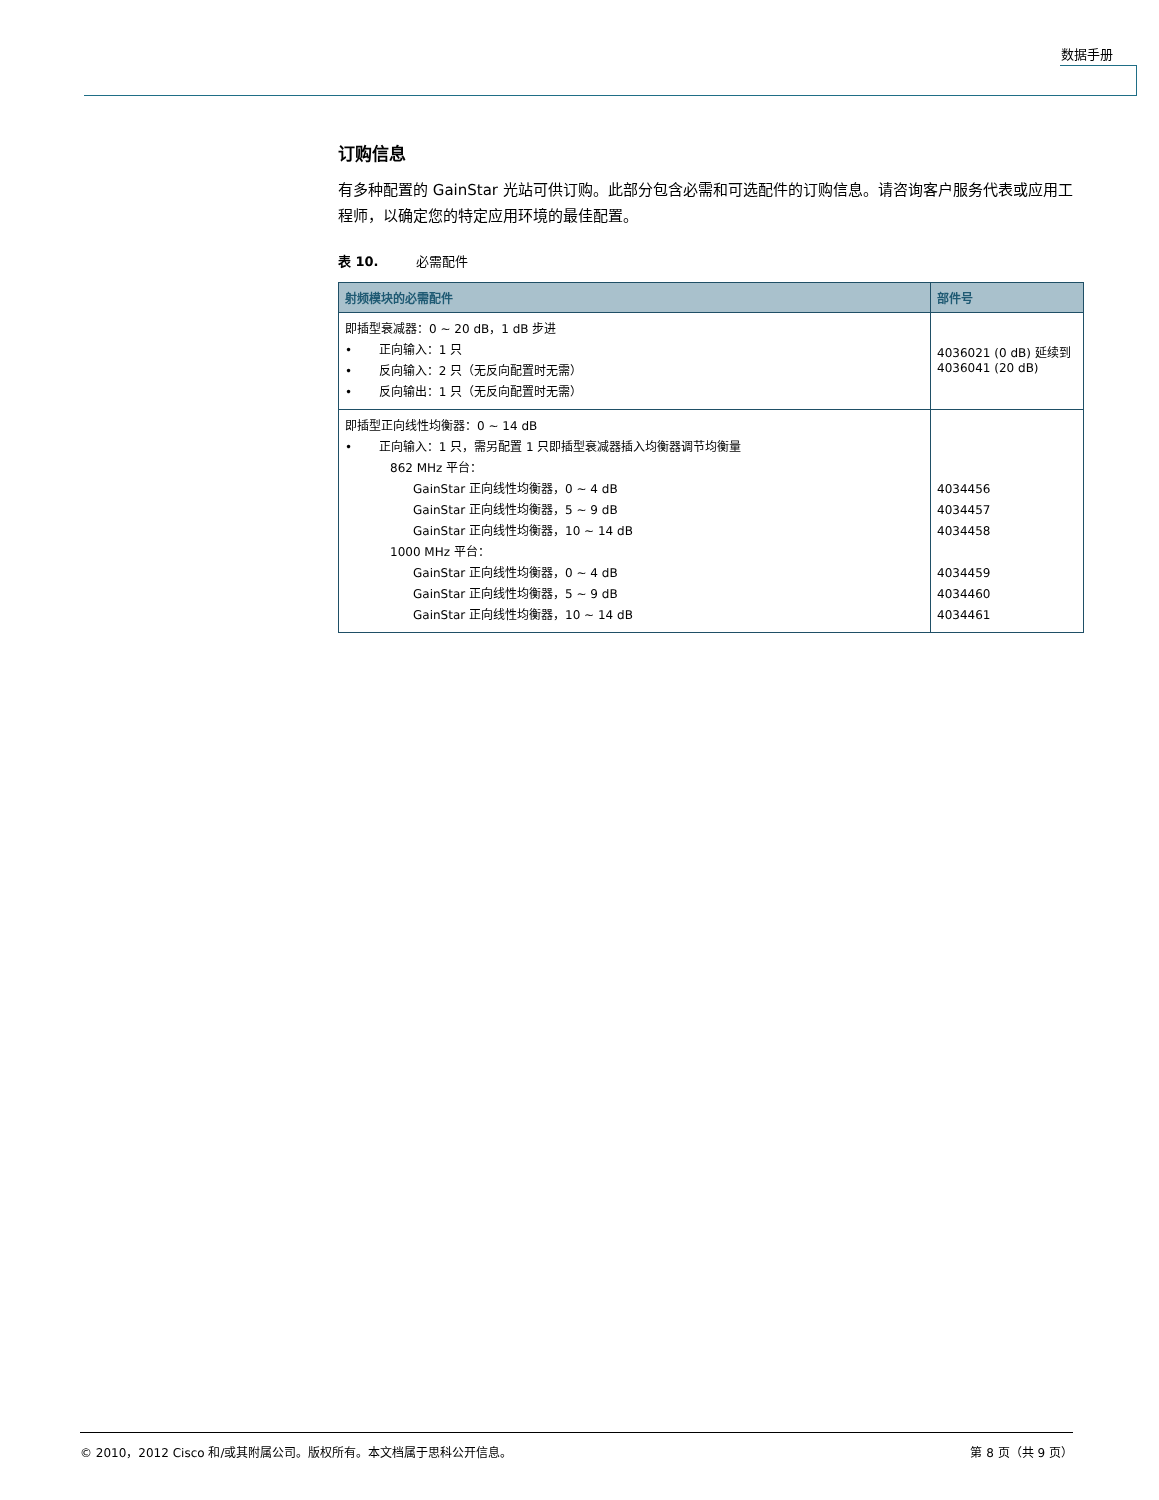数据手册
订购信息
有多种配置的 GainStar 光站可供订购。此部分包含必需和可选配件的订购信息。请咨询客户服务代表或应用工程师，以确定您的特定应用环境的最佳配置。
表 10. 必需配件
| 射频模块的必需配件 | 部件号 |
| --- | --- |
| 即插型衰减器：0 ~ 20 dB，1 dB 步进 • 正向输入：1 只 • 反向输入：2 只（无反向配置时无需） • 反向输出：1 只（无反向配置时无需） | 4036021 (0 dB) 延续到 4036041 (20 dB) |
| 即插型正向线性均衡器：0 ~ 14 dB • 正向输入：1 只，需另配置 1 只即插型衰减器插入均衡器调节均衡量 862 MHz 平台： GainStar 正向线性均衡器，0 ~ 4 dB GainStar 正向线性均衡器，5 ~ 9 dB GainStar 正向线性均衡器，10 ~ 14 dB 1000 MHz 平台： GainStar 正向线性均衡器，0 ~ 4 dB GainStar 正向线性均衡器，5 ~ 9 dB GainStar 正向线性均衡器，10 ~ 14 dB | 4034456 4034457 4034458 4034459 4034460 4034461 |
© 2010，2012 Cisco 和/或其附属公司。版权所有。本文档属于思科公开信息。 第 8 页（共 9 页）